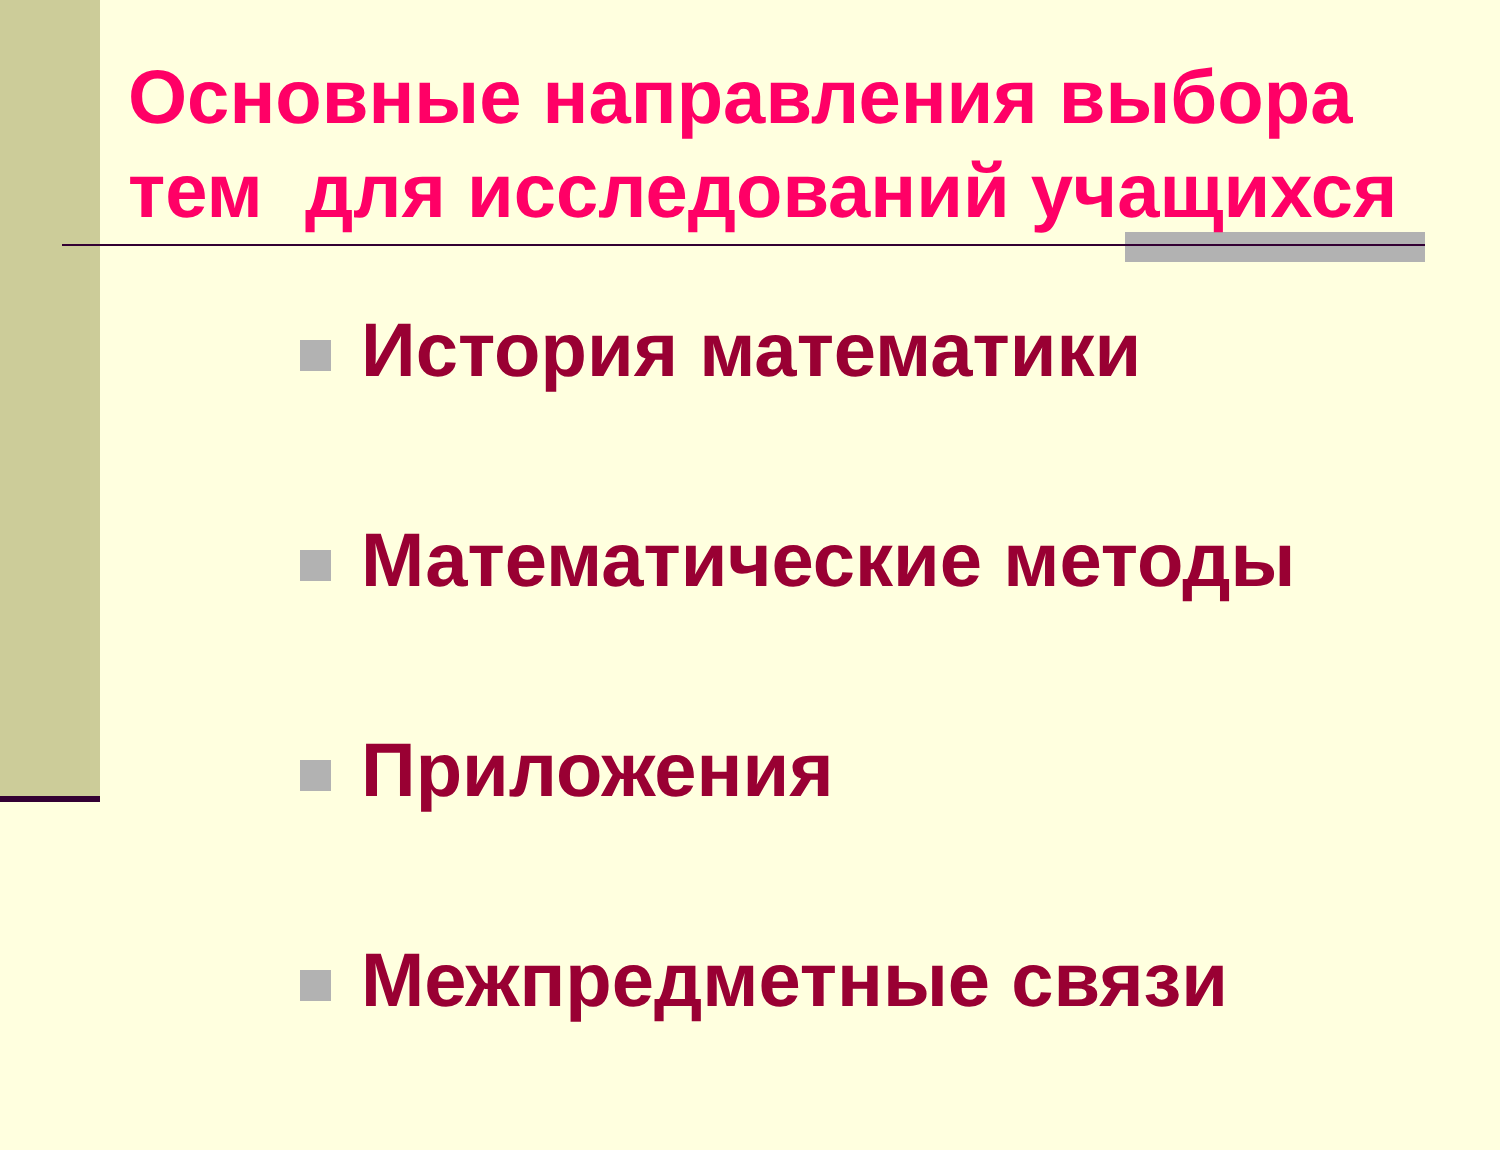Основные направления выбора тем для исследований учащихся
История математики
Математические методы
Приложения
Межпредметные связи